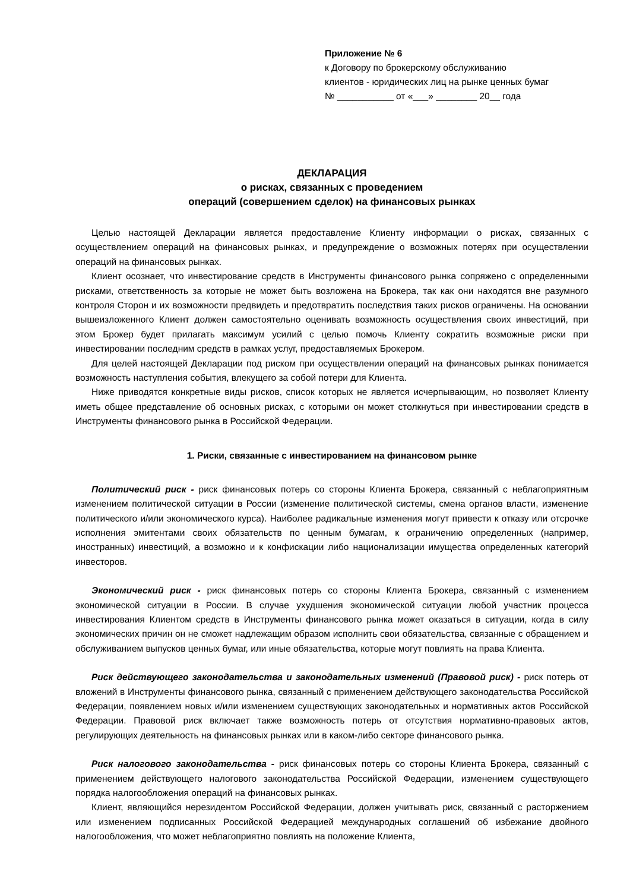Приложение № 6
к Договору по брокерскому обслуживанию
клиентов - юридических лиц на рынке ценных бумаг
№ ___________ от «___» ________ 20__ года
ДЕКЛАРАЦИЯ
о рисках, связанных с проведением
операций (совершением сделок) на финансовых рынках
Целью настоящей Декларации является предоставление Клиенту информации о рисках, связанных с осуществлением операций на финансовых рынках, и предупреждение о возможных потерях при осуществлении операций на финансовых рынках.
Клиент осознает, что инвестирование средств в Инструменты финансового рынка сопряжено с определенными рисками, ответственность за которые не может быть возложена на Брокера, так как они находятся вне разумного контроля Сторон и их возможности предвидеть и предотвратить последствия таких рисков ограничены. На основании вышеизложенного Клиент должен самостоятельно оценивать возможность осуществления своих инвестиций, при этом Брокер будет прилагать максимум усилий с целью помочь Клиенту сократить возможные риски при инвестировании последним средств в рамках услуг, предоставляемых Брокером.
Для целей настоящей Декларации под риском при осуществлении операций на финансовых рынках понимается возможность наступления события, влекущего за собой потери для Клиента.
Ниже приводятся конкретные виды рисков, список которых не является исчерпывающим, но позволяет Клиенту иметь общее представление об основных рисках, с которыми он может столкнуться при инвестировании средств в Инструменты финансового рынка в Российской Федерации.
1. Риски, связанные с инвестированием на финансовом рынке
Политический риск - риск финансовых потерь со стороны Клиента Брокера, связанный с неблагоприятным изменением политической ситуации в России (изменение политической системы, смена органов власти, изменение политического и/или экономического курса). Наиболее радикальные изменения могут привести к отказу или отсрочке исполнения эмитентами своих обязательств по ценным бумагам, к ограничению определенных (например, иностранных) инвестиций, а возможно и к конфискации либо национализации имущества определенных категорий инвесторов.
Экономический риск - риск финансовых потерь со стороны Клиента Брокера, связанный с изменением экономической ситуации в России. В случае ухудшения экономической ситуации любой участник процесса инвестирования Клиентом средств в Инструменты финансового рынка может оказаться в ситуации, когда в силу экономических причин он не сможет надлежащим образом исполнить свои обязательства, связанные с обращением и обслуживанием выпусков ценных бумаг, или иные обязательства, которые могут повлиять на права Клиента.
Риск действующего законодательства и законодательных изменений (Правовой риск) - риск потерь от вложений в Инструменты финансового рынка, связанный с применением действующего законодательства Российской Федерации, появлением новых и/или изменением существующих законодательных и нормативных актов Российской Федерации. Правовой риск включает также возможность потерь от отсутствия нормативно-правовых актов, регулирующих деятельность на финансовых рынках или в каком-либо секторе финансового рынка.
Риск налогового законодательства - риск финансовых потерь со стороны Клиента Брокера, связанный с применением действующего налогового законодательства Российской Федерации, изменением существующего порядка налогообложения операций на финансовых рынках.
Клиент, являющийся нерезидентом Российской Федерации, должен учитывать риск, связанный с расторжением или изменением подписанных Российской Федерацией международных соглашений об избежание двойного налогообложения, что может неблагоприятно повлиять на положение Клиента,